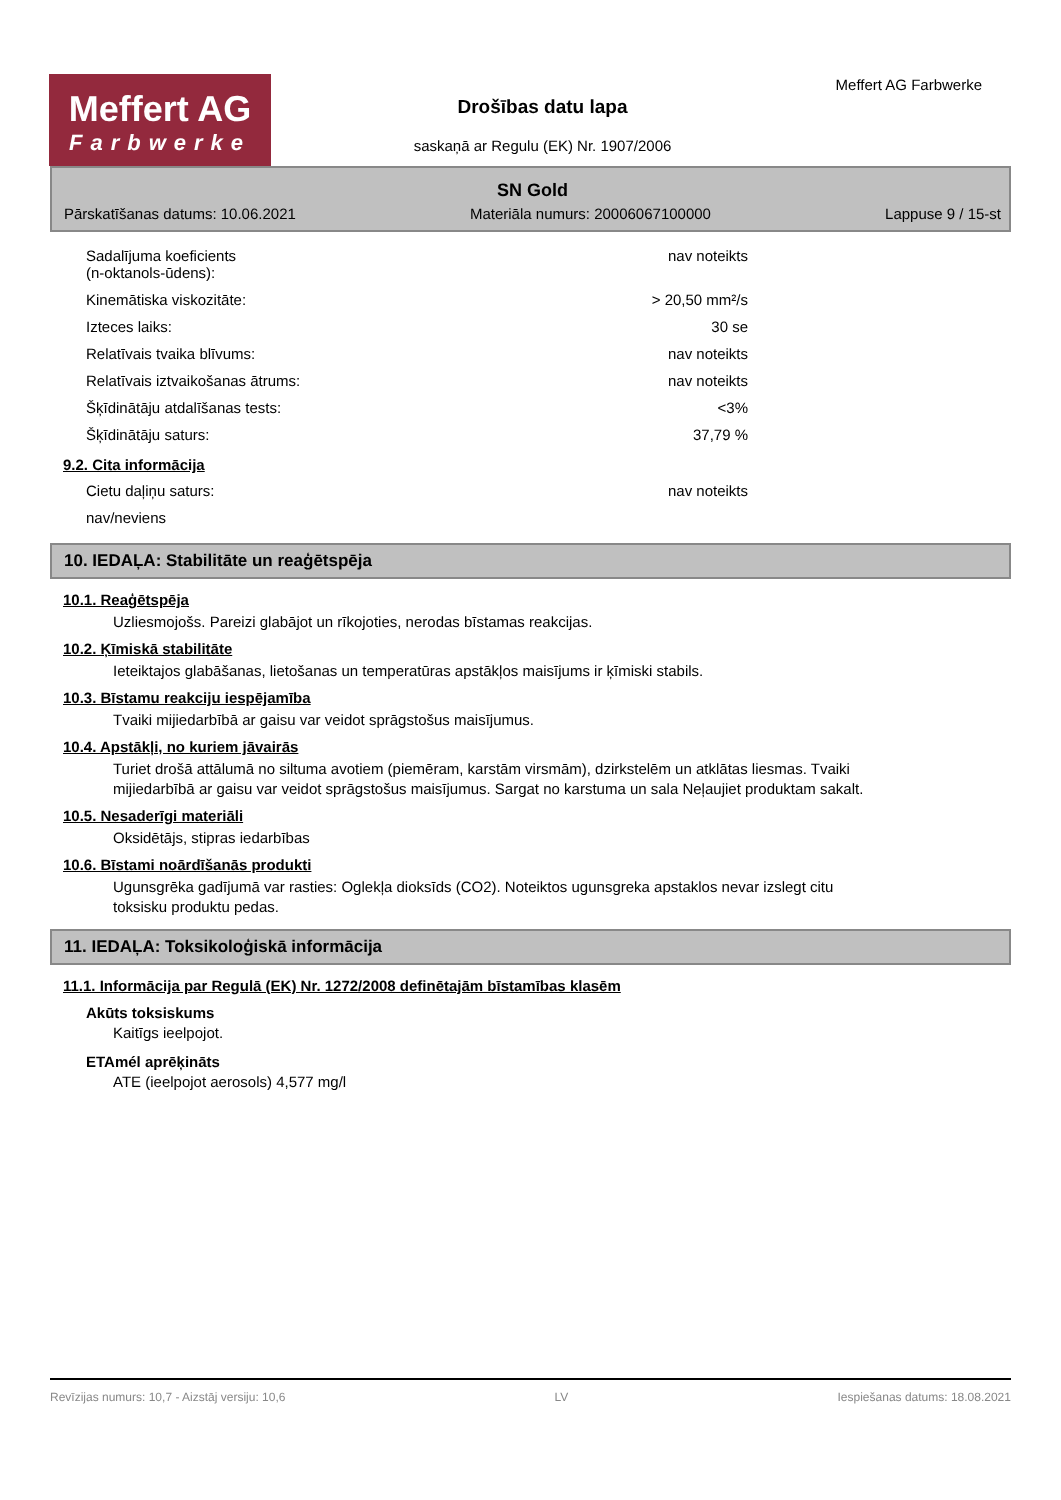Meffert AG
Farbwerke
Meffert AG Farbwerke
Drošības datu lapa
saskaņā ar Regulu (EK) Nr. 1907/2006
SN Gold
Pārskatīšanas datums: 10.06.2021 Materiāla numurs: 20006067100000 Lappuse 9 / 15-st
| Sadalījuma koeficients (n-oktanols-ūdens): | nav noteikts |
| Kinemātiska viskozitāte: | > 20,50 mm²/s |
| Izteces laiks: | 30 se |
| Relatīvais tvaika blīvums: | nav noteikts |
| Relatīvais iztvaikošanas ātrums: | nav noteikts |
| Šķīdinātāju atdalīšanas tests: | <3% |
| Šķīdinātāju saturs: | 37,79 % |
9.2. Cita informācija
| Cietu daļiņu saturs: | nav noteikts |
| nav/neviens | |
10. IEDAĻA: Stabilitāte un reaģētspēja
10.1. Reaģētspēja
Uzliesmojošs. Pareizi glabājot un rīkojoties, nerodas bīstamas reakcijas.
10.2. Ķīmiskā stabilitāte
Ieteiktajos glabāšanas, lietošanas un temperatūras apstākļos maisījums ir ķīmiski stabils.
10.3. Bīstamu reakciju iespējamība
Tvaiki mijiedarbībā ar gaisu var veidot sprāgstošus maisījumus.
10.4. Apstākļi, no kuriem jāvairās
Turiet drošā attālumā no siltuma avotiem (piemēram, karstām virsmām), dzirkstelēm un atklātas liesmas. Tvaiki mijiedarbībā ar gaisu var veidot sprāgstošus maisījumus. Sargat no karstuma un sala Neļaujiet produktam sakalt.
10.5. Nesaderīgi materiāli
Oksidētājs, stipras iedarbības
10.6. Bīstami noārdīšanās produkti
Ugunsgrēka gadījumā var rasties: Oglekļa dioksīds (CO2). Noteiktos ugunsgreka apstaklos nevar izslegt citu toksisku produktu pedas.
11. IEDAĻA: Toksikoloģiskā informācija
11.1. Informācija par Regulā (EK) Nr. 1272/2008 definētajām bīstamības klasēm
Akūts toksiskums
Kaitīgs ieelpojot.
ETAmél aprēķināts
ATE (ieelpojot aerosols) 4,577 mg/l
Revīzijas numurs: 10,7 - Aizstāj versiju: 10,6 LV Iespiešanas datums: 18.08.2021